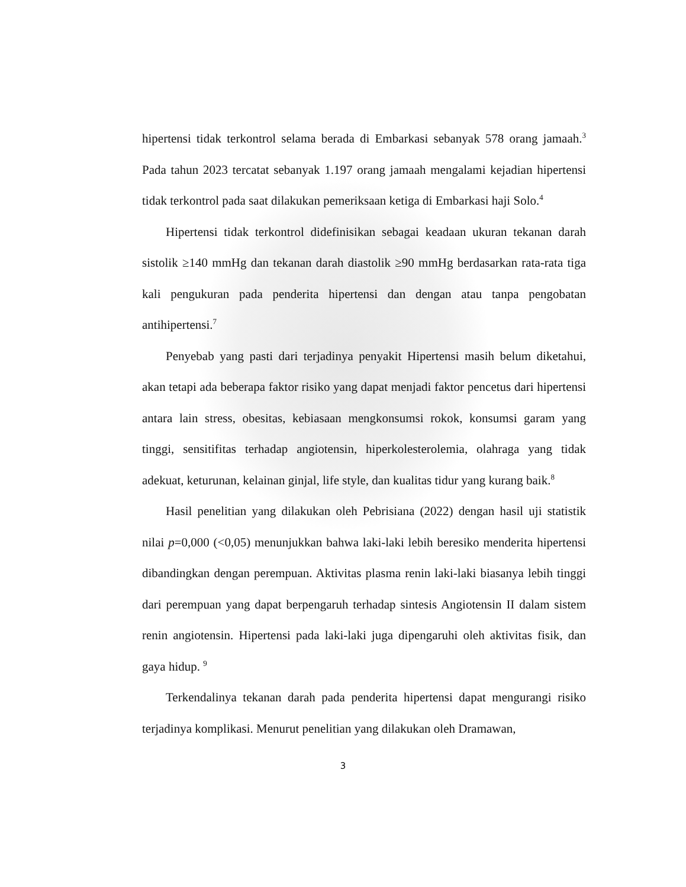hipertensi tidak terkontrol selama berada di Embarkasi sebanyak 578 orang jamaah.<sup>3</sup> Pada tahun 2023 tercatat sebanyak 1.197 orang jamaah mengalami kejadian hipertensi tidak terkontrol pada saat dilakukan pemeriksaan ketiga di Embarkasi haji Solo.<sup>4</sup>
Hipertensi tidak terkontrol didefinisikan sebagai keadaan ukuran tekanan darah sistolik ≥140 mmHg dan tekanan darah diastolik ≥90 mmHg berdasarkan rata-rata tiga kali pengukuran pada penderita hipertensi dan dengan atau tanpa pengobatan antihipertensi.<sup>7</sup>
Penyebab yang pasti dari terjadinya penyakit Hipertensi masih belum diketahui, akan tetapi ada beberapa faktor risiko yang dapat menjadi faktor pencetus dari hipertensi antara lain stress, obesitas, kebiasaan mengkonsumsi rokok, konsumsi garam yang tinggi, sensitifitas terhadap angiotensin, hiperkolesterolemia, olahraga yang tidak adekuat, keturunan, kelainan ginjal, life style, dan kualitas tidur yang kurang baik.<sup>8</sup>
Hasil penelitian yang dilakukan oleh Pebrisiana (2022) dengan hasil uji statistik nilai p=0,000 (<0,05) menunjukkan bahwa laki-laki lebih beresiko menderita hipertensi dibandingkan dengan perempuan. Aktivitas plasma renin laki-laki biasanya lebih tinggi dari perempuan yang dapat berpengaruh terhadap sintesis Angiotensin II dalam sistem renin angiotensin. Hipertensi pada laki-laki juga dipengaruhi oleh aktivitas fisik, dan gaya hidup. <sup>9</sup>
Terkendalinya tekanan darah pada penderita hipertensi dapat mengurangi risiko terjadinya komplikasi. Menurut penelitian yang dilakukan oleh Dramawan,
3